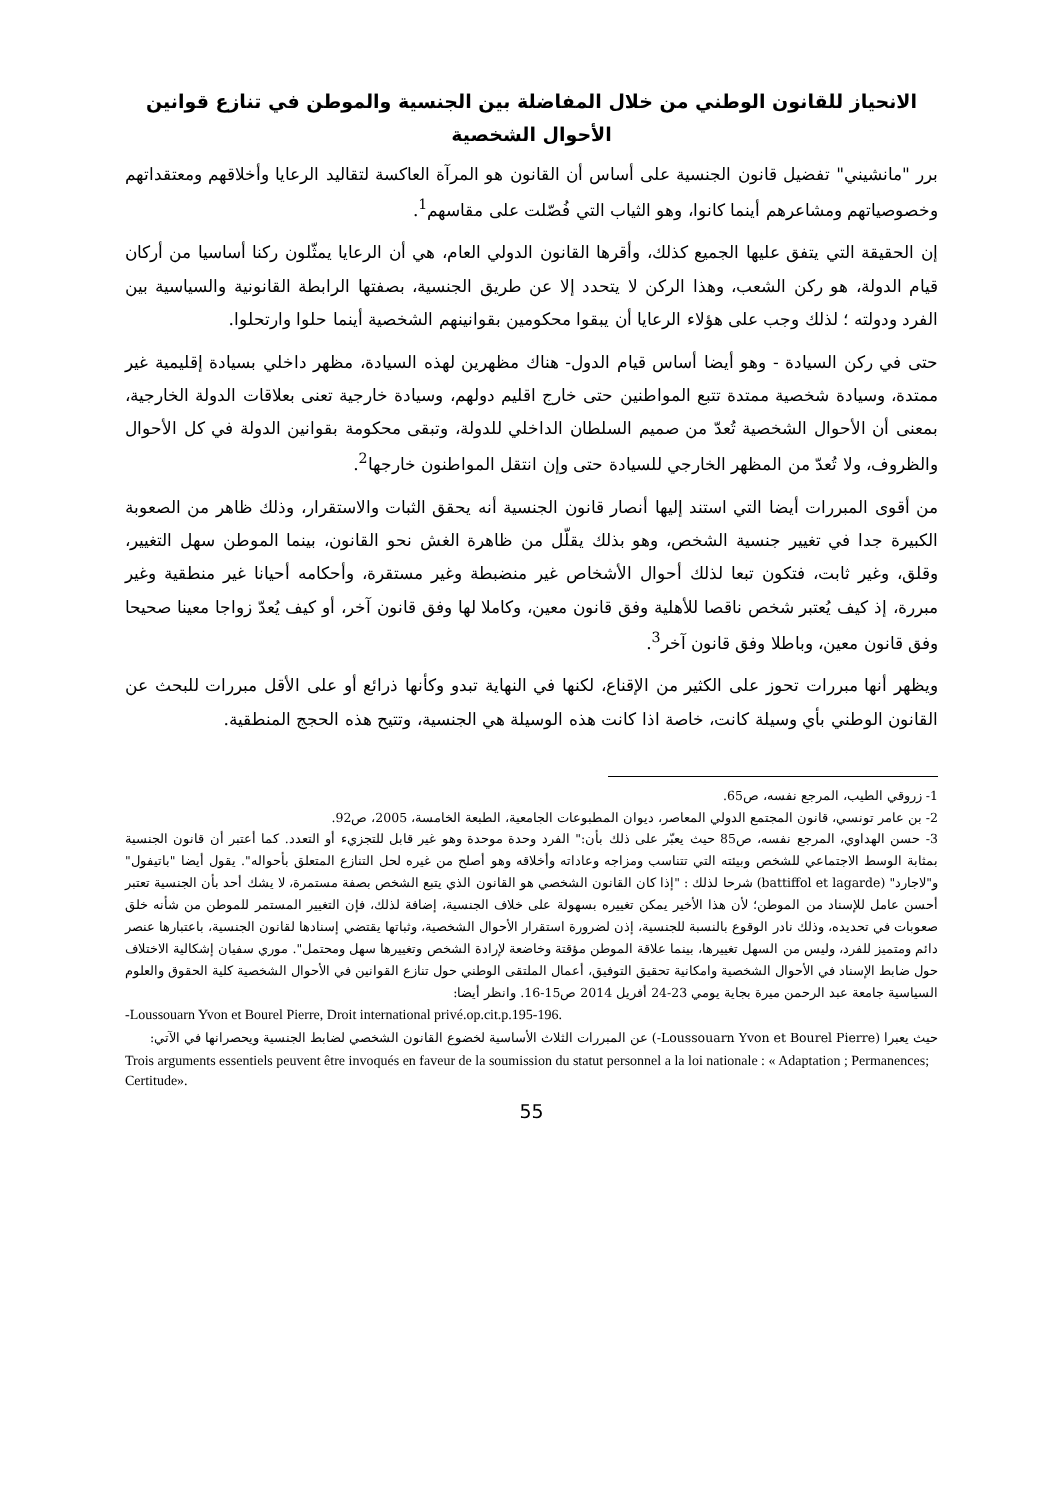الانحياز للقانون الوطني من خلال المفاضلة بين الجنسية والموطن في تنازع قوانين الأحوال الشخصية
برر "مانشيني" تفضيل قانون الجنسية على أساس أن القانون هو المرآة العاكسة لتقاليد الرعايا وأخلاقهم ومعتقداتهم وخصوصياتهم ومشاعرهم أينما كانوا، وهو الثياب التي فُصّلت على مقاسهم<sup>1</sup>.
إن الحقيقة التي يتفق عليها الجميع كذلك، وأقرها القانون الدولي العام، هي أن الرعايا يمثّلون ركنا أساسيا من أركان قيام الدولة، هو ركن الشعب، وهذا الركن لا يتحدد إلا عن طريق الجنسية، بصفتها الرابطة القانونية والسياسية بين الفرد ودولته ؛ لذلك وجب على هؤلاء الرعايا أن يبقوا محكومين بقوانينهم الشخصية أينما حلوا وارتحلوا.
حتى في ركن السيادة - وهو أيضا أساس قيام الدول- هناك مظهرين لهذه السيادة، مظهر داخلي بسيادة إقليمية غير ممتدة، وسيادة شخصية ممتدة تتبع المواطنين حتى خارج اقليم دولهم، وسيادة خارجية تعنى بعلاقات الدولة الخارجية، بمعنى أن الأحوال الشخصية تُعدّ من صميم السلطان الداخلي للدولة، وتبقى محكومة بقوانين الدولة في كل الأحوال والظروف، ولا تُعدّ من المظهر الخارجي للسيادة حتى وإن انتقل المواطنون خارجها<sup>2</sup>.
من أقوى المبررات أيضا التي استند إليها أنصار قانون الجنسية أنه يحقق الثبات والاستقرار، وذلك ظاهر من الصعوبة الكبيرة جدا في تغيير جنسية الشخص، وهو بذلك يقلّل من ظاهرة الغش نحو القانون، بينما الموطن سهل التغيير، وقلق، وغير ثابت، فتكون تبعا لذلك أحوال الأشخاص غير منضبطة وغير مستقرة، وأحكامه أحيانا غير منطقية وغير مبررة، إذ كيف يُعتبر شخص ناقصا للأهلية وفق قانون معين، وكاملا لها وفق قانون آخر، أو كيف يُعدّ زواجا معينا صحيحا وفق قانون معين، وباطلا وفق قانون آخر<sup>3</sup>.
ويظهر أنها مبررات تحوز على الكثير من الإقناع، لكنها في النهاية تبدو وكأنها ذرائع أو على الأقل مبررات للبحث عن القانون الوطني بأي وسيلة كانت، خاصة اذا كانت هذه الوسيلة هي الجنسية، وتتيح هذه الحجج المنطقية.
1- زروقي الطيب، المرجع نفسه، ص65.
2- بن عامر تونسي، قانون المجتمع الدولي المعاصر، ديوان المطبوعات الجامعية، الطبعة الخامسة، 2005، ص92.
3- حسن الهداوي، المرجع نفسه، ص85 حيث يعبّر على ذلك بأن:" الفرد وحدة موحدة وهو غير قابل للتجزيء أو التعدد. كما أعتبر أن قانون الجنسية بمثابة الوسط الاجتماعي للشخص وبيئته التي تتناسب ومزاجه وعاداته وأخلاقه وهو أصلح من غيره لحل التنازع المتعلق بأحواله". يقول أيضا "باتيفول" و"لاجارد" (battiffol et lagarde) شرحا لذلك : "إذا كان القانون الشخصي هو القانون الذي يتبع الشخص بصفة مستمرة، لا يشك أحد بأن الجنسية تعتبر أحسن عامل للإسناد من الموطن؛ لأن هذا الأخير يمكن تغييره بسهولة على خلاف الجنسية، إضافة لذلك، فإن التغيير المستمر للموطن من شأنه خلق صعوبات في تحديده، وذلك نادر الوقوع بالنسبة للجنسية، إذن لضرورة استقرار الأحوال الشخصية، وثباتها يقتضي إسنادها لقانون الجنسية، باعتبارها عنصر دائم ومتميز للفرد، وليس من السهل تغييرها، بينما علاقة الموطن مؤقتة وخاضعة لإرادة الشخص وتغييرها سهل ومحتمل". موري سفيان إشكالية الاختلاف حول ضابط الإسناد في الأحوال الشخصية وامكانية تحقيق التوفيق، أعمال الملتقى الوطني حول تنازع القوانين في الأحوال الشخصية كلية الحقوق والعلوم السياسية جامعة عبد الرحمن ميرة بجاية يومي 23-24 أفريل 2014 ص15-16. وانظر أيضا:
-Loussouarn Yvon et Bourel Pierre, Droit international privé.op.cit.p.195-196.
حيث يعبرا (Loussouarn Yvon et Bourel Pierre-) عن المبررات الثلاث الأساسية لخضوع القانون الشخصي لضابط الجنسية ويحصرانها في الآتي:
Trois arguments essentiels peuvent être invoqués en faveur de la soumission du statut personnel a la loi nationale : « Adaptation ; Permanences; Certitude».
55